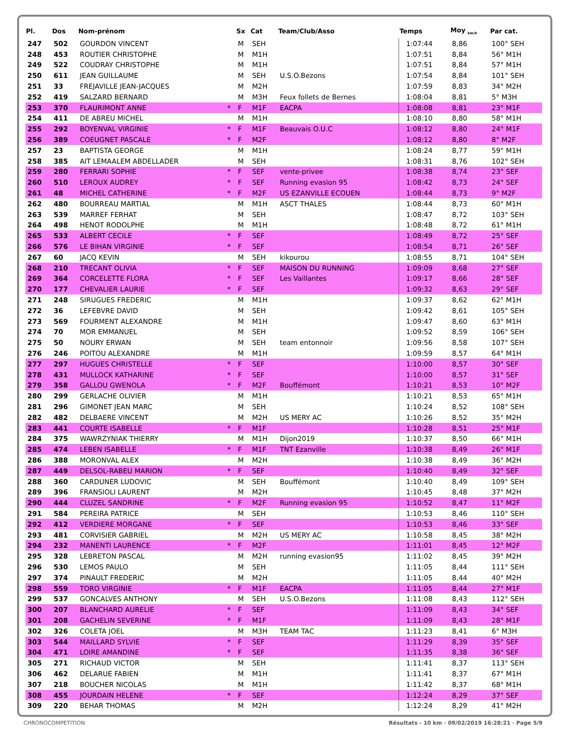| Pl. | Dos | Nom-prénom | | Sx | Cat | Team/Club/Asso | Temps | Moy <sub>km/h</sub> | Par cat. |
| --- | --- | --- | --- | --- | --- | --- | --- | --- | --- |
| 247 | 502 | GOURDON VINCENT | | M | SEH | | 1:07:44 | 8,86 | 100° SEH |
| 248 | 453 | ROUTIER CHRISTOPHE | | M | M1H | | 1:07:51 | 8,84 | 56° M1H |
| 249 | 522 | COUDRAY CHRISTOPHE | | M | M1H | | 1:07:51 | 8,84 | 57° M1H |
| 250 | 611 | JEAN GUILLAUME | | M | SEH | U.S.O.Bezons | 1:07:54 | 8,84 | 101° SEH |
| 251 | 33 | FREJAVILLE JEAN-JACQUES | | M | M2H | | 1:07:59 | 8,83 | 34° M2H |
| 252 | 419 | SALZARD BERNARD | | M | M3H | Feux follets de Bernes | 1:08:04 | 8,81 | 5° M3H |
| 253 | 370 | FLAURIMONT ANNE | * | F | M1F | EACPA | 1:08:08 | 8,81 | 23° M1F |
| 254 | 411 | DE ABREU MICHEL | | M | M1H | | 1:08:10 | 8,80 | 58° M1H |
| 255 | 292 | BOYENVAL VIRGINIE | * | F | M1F | Beauvais O.U.C | 1:08:12 | 8,80 | 24° M1F |
| 256 | 389 | COEUGNET PASCALE | * | F | M2F | | 1:08:12 | 8,80 | 8° M2F |
| 257 | 23 | BAPTISTA GEORGE | | M | M1H | | 1:08:24 | 8,77 | 59° M1H |
| 258 | 385 | AIT LEMAALEM ABDELLADER | | M | SEH | | 1:08:31 | 8,76 | 102° SEH |
| 259 | 280 | FERRARI SOPHIE | * | F | SEF | vente-privee | 1:08:38 | 8,74 | 23° SEF |
| 260 | 510 | LEROUX AUDREY | * | F | SEF | Running evasion 95 | 1:08:42 | 8,73 | 24° SEF |
| 261 | 48 | MICHEL CATHERINE | * | F | M2F | US EZANVILLE ECOUEN | 1:08:44 | 8,73 | 9° M2F |
| 262 | 480 | BOURREAU MARTIAL | | M | M1H | ASCT THALES | 1:08:44 | 8,73 | 60° M1H |
| 263 | 539 | MARREF FERHAT | | M | SEH | | 1:08:47 | 8,72 | 103° SEH |
| 264 | 498 | HENOT RODOLPHE | | M | M1H | | 1:08:48 | 8,72 | 61° M1H |
| 265 | 533 | ALBERT CECILE | * | F | SEF | | 1:08:49 | 8,72 | 25° SEF |
| 266 | 576 | LE BIHAN VIRGINIE | * | F | SEF | | 1:08:54 | 8,71 | 26° SEF |
| 267 | 60 | JACQ KEVIN | | M | SEH | kikourou | 1:08:55 | 8,71 | 104° SEH |
| 268 | 210 | TRECANT OLIVIA | * | F | SEF | MAISON DU RUNNING | 1:09:09 | 8,68 | 27° SEF |
| 269 | 364 | CORCELETTE FLORA | * | F | SEF | Les Vaillantes | 1:09:17 | 8,66 | 28° SEF |
| 270 | 177 | CHEVALIER LAURIE | * | F | SEF | | 1:09:32 | 8,63 | 29° SEF |
| 271 | 248 | SIRUGUES FREDERIC | | M | M1H | | 1:09:37 | 8,62 | 62° M1H |
| 272 | 36 | LEFEBVRE DAVID | | M | SEH | | 1:09:42 | 8,61 | 105° SEH |
| 273 | 569 | FOURMENT ALEXANDRE | | M | M1H | | 1:09:47 | 8,60 | 63° M1H |
| 274 | 70 | MOR EMMANUEL | | M | SEH | | 1:09:52 | 8,59 | 106° SEH |
| 275 | 50 | NOURY ERWAN | | M | SEH | team entonnoir | 1:09:56 | 8,58 | 107° SEH |
| 276 | 246 | POITOU ALEXANDRE | | M | M1H | | 1:09:59 | 8,57 | 64° M1H |
| 277 | 297 | HUGUES CHRISTELLE | * | F | SEF | | 1:10:00 | 8,57 | 30° SEF |
| 278 | 431 | MULLOCK KATHARINE | * | F | SEF | | 1:10:00 | 8,57 | 31° SEF |
| 279 | 358 | GALLOU GWENOLA | * | F | M2F | Bouffémont | 1:10:21 | 8,53 | 10° M2F |
| 280 | 299 | GERLACHE OLIVIER | | M | M1H | | 1:10:21 | 8,53 | 65° M1H |
| 281 | 296 | GIMONET JEAN MARC | | M | SEH | | 1:10:24 | 8,52 | 108° SEH |
| 282 | 482 | DELBAERE VINCENT | | M | M2H | US MERY AC | 1:10:26 | 8,52 | 35° M2H |
| 283 | 441 | COURTE ISABELLE | * | F | M1F | | 1:10:28 | 8,51 | 25° M1F |
| 284 | 375 | WAWRZYNIAK THIERRY | | M | M1H | Dijon2019 | 1:10:37 | 8,50 | 66° M1H |
| 285 | 474 | LEBEN ISABELLE | * | F | M1F | TNT Ezanville | 1:10:38 | 8,49 | 26° M1F |
| 286 | 388 | MORONVAL ALEX | | M | M2H | | 1:10:38 | 8,49 | 36° M2H |
| 287 | 449 | DELSOL-RABEU MARION | * | F | SEF | | 1:10:40 | 8,49 | 32° SEF |
| 288 | 360 | CARDUNER LUDOVIC | | M | SEH | Bouffémont | 1:10:40 | 8,49 | 109° SEH |
| 289 | 396 | FRANSIOLI LAURENT | | M | M2H | | 1:10:45 | 8,48 | 37° M2H |
| 290 | 444 | CLUZEL SANDRINE | * | F | M2F | Running evasion 95 | 1:10:52 | 8,47 | 11° M2F |
| 291 | 584 | PEREIRA PATRICE | | M | SEH | | 1:10:53 | 8,46 | 110° SEH |
| 292 | 412 | VERDIERE MORGANE | * | F | SEF | | 1:10:53 | 8,46 | 33° SEF |
| 293 | 481 | CORVISIER GABRIEL | | M | M2H | US MERY AC | 1:10:58 | 8,45 | 38° M2H |
| 294 | 232 | MANENTI LAURENCE | * | F | M2F | | 1:11:01 | 8,45 | 12° M2F |
| 295 | 328 | LEBRETON PASCAL | | M | M2H | running evasion95 | 1:11:02 | 8,45 | 39° M2H |
| 296 | 530 | LEMOS PAULO | | M | SEH | | 1:11:05 | 8,44 | 111° SEH |
| 297 | 374 | PINAULT FREDERIC | | M | M2H | | 1:11:05 | 8,44 | 40° M2H |
| 298 | 559 | TORO VIRGINIE | * | F | M1F | EACPA | 1:11:05 | 8,44 | 27° M1F |
| 299 | 537 | GONCALVES ANTHONY | | M | SEH | U.S.O.Bezons | 1:11:08 | 8,43 | 112° SEH |
| 300 | 207 | BLANCHARD AURELIE | * | F | SEF | | 1:11:09 | 8,43 | 34° SEF |
| 301 | 208 | GACHELIN SEVERINE | * | F | M1F | | 1:11:09 | 8,43 | 28° M1F |
| 302 | 326 | COLETA JOEL | | M | M3H | TEAM TAC | 1:11:23 | 8,41 | 6° M3H |
| 303 | 544 | MAILLARD SYLVIE | * | F | SEF | | 1:11:29 | 8,39 | 35° SEF |
| 304 | 471 | LOIRE AMANDINE | * | F | SEF | | 1:11:35 | 8,38 | 36° SEF |
| 305 | 271 | RICHAUD VICTOR | | M | SEH | | 1:11:41 | 8,37 | 113° SEH |
| 306 | 462 | DELARUE FABIEN | | M | M1H | | 1:11:41 | 8,37 | 67° M1H |
| 307 | 218 | BOUCHER NICOLAS | | M | M1H | | 1:11:42 | 8,37 | 68° M1H |
| 308 | 455 | JOURDAIN HELENE | * | F | SEF | | 1:12:24 | 8,29 | 37° SEF |
| 309 | 220 | BEHAR THOMAS | | M | M2H | | 1:12:24 | 8,29 | 41° M2H |
CHRONOCOMPETITION Résultats - 10 km · 09/02/2019 16:28:21 · Page 5/9